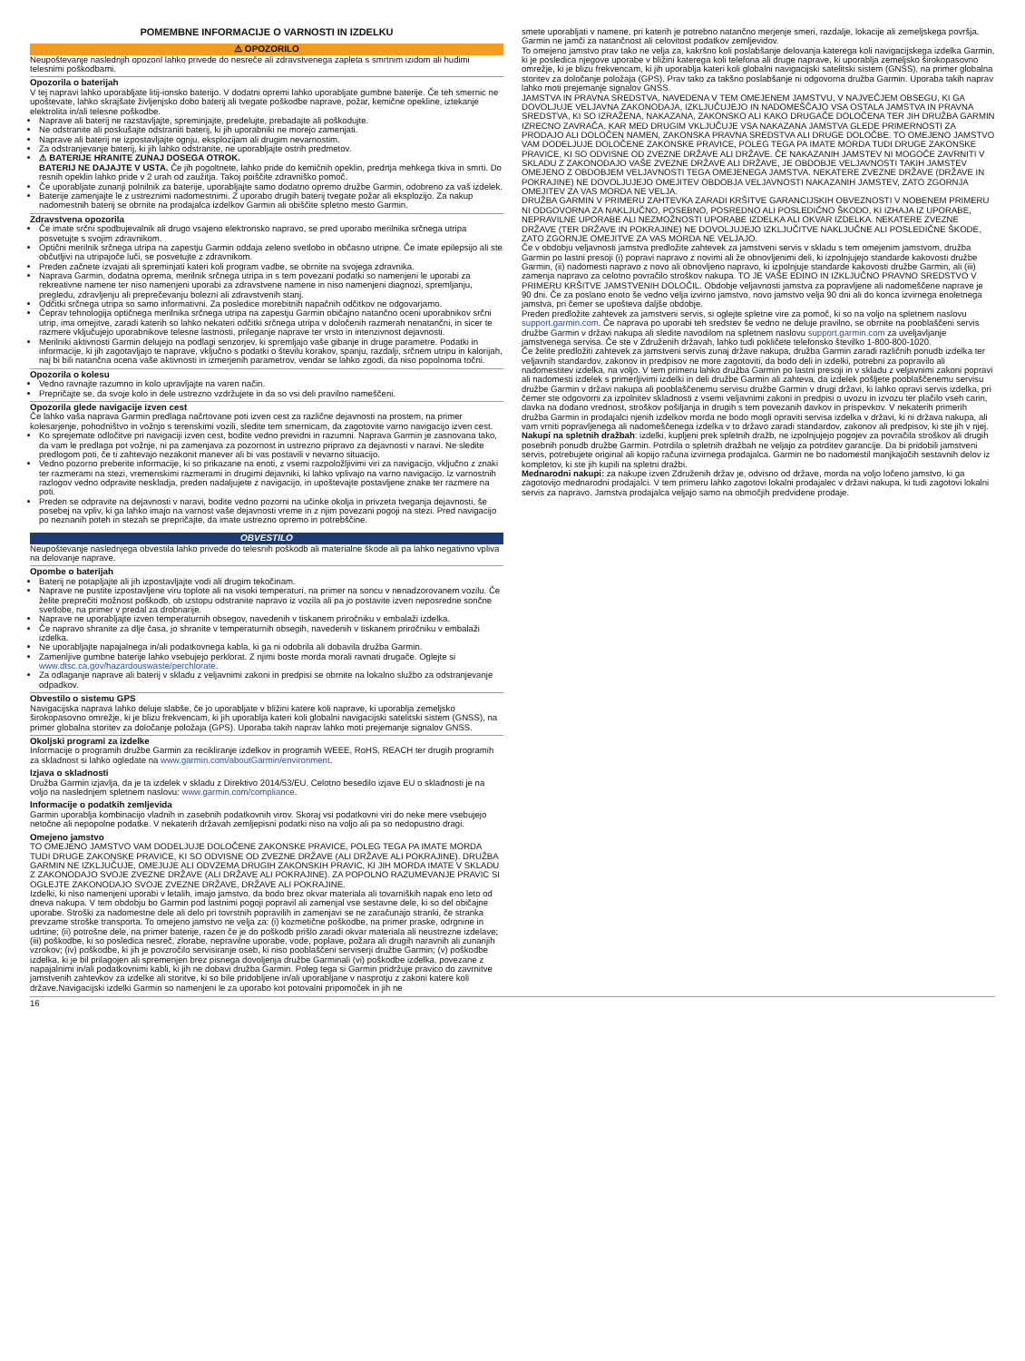POMEMBNE INFORMACIJE O VARNOSTI IN IZDELKU
⚠ OPOZORILO
Neupoštevanje naslednjih opozoril lahko privede do nesreče ali zdravstvenega zapleta s smrtnim izidom ali hudimi telesnimi poškodbami.
Opozorila o baterijah
V tej napravi lahko uporabljate litij-ionsko baterijo. V dodatni opremi lahko uporabljate gumbne baterije. Če teh smernic ne upoštevate, lahko skrajšate življenjsko dobo baterij ali tvegate poškodbe naprave, požar, kemične opekline, iztekanje elektrolita in/ali telesne poškodbe.
Naprave ali baterij ne razstavljajte, spreminjajte, predelujte, prebadajte ali poškodujte.
Ne odstranite ali poskušajte odstraniti baterij, ki jih uporabniki ne morejo zamenjati.
Naprave ali baterij ne izpostavljajte ognju, eksplozijam ali drugim nevarnostim.
Za odstranjevanje baterij, ki jih lahko odstranite, ne uporabljajte ostrih predmetov.
⚠ BATERIJE HRANITE ZUNAJ DOSEGA OTROK.
BATERIJ NE DAJAJTE V USTA. Če jih pogoltnete, lahko pride do kemičnih opeklin, predrtja mehkega tkiva in smrti. Do resnih opeklin lahko pride v 2 urah od zaužitja. Takoj poiščite zdravniško pomoč.
Če uporabljate zunanji polnilnik za baterije, uporabljajte samo dodatno opremo družbe Garmin, odobreno za vaš izdelek.
Baterije zamenjajte le z ustreznimi nadomestnimi. Z uporabo drugih baterij tvegate požar ali eksplozijo. Za nakup nadomestnih baterij se obrnite na prodajalca izdelkov Garmin ali obiščite spletno mesto Garmin.
Zdravstvena opozorila
Če imate srčni spodbujevalnik ali drugo vsajeno elektronsko napravo, se pred uporabo merilnika srčnega utripa posvetujte s svojim zdravnikom.
Optični merilnik srčnega utripa na zapestju Garmin oddaja zeleno svetlobo in občasno utripne. Če imate epilepsijo ali ste občutljivi na utripajoče luči, se posvetujte z zdravnikom.
Preden začnete izvajati ali spreminjati kateri koli program vadbe, se obrnite na svojega zdravnika.
Naprava Garmin, dodatna oprema, merilnik srčnega utripa in s tem povezani podatki so namenjeni le uporabi za rekreativne namene ter niso namenjeni uporabi za zdravstvene namene in niso namenjeni diagnozi, spremljanju, pregledu, zdravljenju ali preprečevanju bolezni ali zdravstvenih stanj.
Odčitki srčnega utripa so samo informativni. Za posledice morebitnih napačnih odčitkov ne odgovarjamo.
Čeprav tehnologija optičnega merilnika srčnega utripa na zapestju Garmin običajno natančno oceni uporabnikov srčni utrip, ima omejitve, zaradi katerih so lahko nekateri odčitki srčnega utripa v določenih razmerah nenatančni, in sicer te razmere vključujejo uporabnikove telesne lastnosti, prileganje naprave ter vrsto in intenzivnost dejavnosti.
Merilniki aktivnosti Garmin delujejo na podlagi senzorjev, ki spremljajo vaše gibanje in druge parametre. Podatki in informacije, ki jih zagotavljajo te naprave, vključno s podatki o številu korakov, spanju, razdalji, srčnem utripu in kalorijah, naj bi bili natančna ocena vaše aktivnosti in izmerjenih parametrov, vendar se lahko zgodi, da niso popolnoma točni.
Opozorila o kolesu
Vedno ravnajte razumno in kolo upravljajte na varen način.
Prepričajte se, da svoje kolo in dele ustrezno vzdržujete in da so vsi deli pravilno nameščeni.
Opozorila glede navigacije izven cest
Če lahko vaša naprava Garmin predlaga načrtovane poti izven cest za različne dejavnosti na prostem, na primer kolesarjenje, pohodništvo in vožnjo s terenskimi vozili, sledite tem smernicam, da zagotovite varno navigacijo izven cest.
Ko sprejemate odločitve pri navigaciji izven cest, bodite vedno previdni in razumni. Naprava Garmin je zasnovana tako, da vam le predlaga pot vožnje, ni pa zamenjava za pozornost in ustrezno pripravo za dejavnosti v naravi. Ne sledite predlogom poti, če ti zahtevajo nezakonit manever ali bi vas postavili v nevarno situacijo.
Vedno pozorno preberite informacije, ki so prikazane na enoti, z vsemi razpoložljivimi viri za navigacijo, vključno z znaki ter razmerami na stezi, vremenskimi razmerami in drugimi dejavniki, ki lahko vplivajo na varno navigacijo. Iz varnostnih razlogov vedno odpravite neskladja, preden nadaljujete z navigacijo, in upoštevajte postavljene znake ter razmere na poti.
Preden se odpravite na dejavnosti v naravi, bodite vedno pozorni na učinke okolja in privzeta tveganja dejavnosti, še posebej na vpliv, ki ga lahko imajo na varnost vaše dejavnosti vreme in z njim povezani pogoji na stezi. Pred navigacijo po neznanih poteh in stezah se prepričajte, da imate ustrezno opremo in potrebščine.
OBVESTILO
Neupoštevanje naslednjega obvestila lahko privede do telesnih poškodb ali materialne škode ali pa lahko negativno vpliva na delovanje naprave.
Opombe o baterijah
Baterij ne potapljajte ali jih izpostavljajte vodi ali drugim tekočinam.
Naprave ne pustite izpostavljene viru toplote ali na visoki temperaturi, na primer na soncu v nenadzorovanem vozilu. Če želite preprečiti možnost poškodb, ob izstopu odstranite napravo iz vozila ali pa jo postavite izven neposredne sončne svetlobe, na primer v predal za drobnarije.
Naprave ne uporabljajte izven temperaturnih obsegov, navedenih v tiskanem priročniku v embalaži izdelka.
Če napravo shranite za dlje časa, jo shranite v temperaturnih obsegih, navedenih v tiskanem priročniku v embalaži izdelka.
Ne uporabljajte napajalnega in/ali podatkovnega kabla, ki ga ni odobrila ali dobavila družba Garmin.
Zamenljive gumbne baterije lahko vsebujejo perklorat. Z njimi boste morda morali ravnati drugače. Oglejte si www.dtsc.ca.gov/hazardouswaste/perchlorate.
Za odlaganje naprave ali baterij v skladu z veljavnimi zakoni in predpisi se obrnite na lokalno službo za odstranjevanje odpadkov.
Obvestilo o sistemu GPS
Navigacijska naprava lahko deluje slabše, če jo uporabljate v bližini katere koli naprave, ki uporablja zemeljsko širokopasovno omrežje, ki je blizu frekvencam, ki jih uporablja kateri koli globalni navigacijski satelitski sistem (GNSS), na primer globalna storitev za določanje položaja (GPS). Uporaba takih naprav lahko moti prejemanje signalov GNSS.
Okoljski programi za izdelke
Informacije o programih družbe Garmin za recikliranje izdelkov in programih WEEE, RoHS, REACH ter drugih programih za skladnost si lahko ogledate na www.garmin.com/aboutGarmin/environment.
Izjava o skladnosti
Družba Garmin izjavlja, da je ta izdelek v skladu z Direktivo 2014/53/EU. Celotno besedilo izjave EU o skladnosti je na voljo na naslednjem spletnem naslovu: www.garmin.com/compliance.
Informacije o podatkih zemljevida
Garmin uporablja kombinacijo vladnih in zasebnih podatkovnih virov. Skoraj vsi podatkovni viri do neke mere vsebujejo netočne ali nepopolne podatke. V nekaterih državah zemljepisni podatki niso na voljo ali pa so nedopustno dragi.
Omejeno jamstvo
TO OMEJENO JAMSTVO VAM DODELJUJE DOLOČENE ZAKONSKE PRAVICE, POLEG TEGA PA IMATE MORDA TUDI DRUGE ZAKONSKE PRAVICE, KI SO ODVISNE OD ZVEZNE DRŽAVE (ALI DRŽAVE ALI POKRAJINE). DRUŽBA GARMIN NE IZKLJUČUJE, OMEJUJE ALI ODVZEMA DRUGIH ZAKONSKIH PRAVIC, KI JIH MORDA IMATE V SKLADU Z ZAKONODAJO SVOJE ZVEZNE DRŽAVE (ALI DRŽAVE ALI POKRAJINE). ZA POPOLNO RAZUMEVANJE PRAVIC SI OGLEJTE ZAKONODAJO SVOJE ZVEZNE DRŽAVE, DRŽAVE ALI POKRAJINE.
Izdelki, ki niso namenjeni uporabi v letalih, imajo jamstvo, da bodo brez okvar materiala ali tovarniških napak eno leto od dneva nakupa. V tem obdobju bo Garmin pod lastnimi pogoji popravil ali zamenjal vse sestavne dele, ki so del običajne uporabe. Stroški za nadomestne dele ali delo pri tovrstnih popravilih in zamenjavi se ne zaračunajo stranki, če stranka prevzame stroške transporta. To omejeno jamstvo ne velja za: (i) kozmetične poškodbe, na primer praske, odrgnine in udrtine; (ii) potrošne dele, na primer baterije, razen če je do poškodb prišlo zaradi okvar materiala ali neustrezne izdelave; (iii) poškodbe, ki so posledica nesreč, zlorabe, nepravilne uporabe, vode, poplave, požara ali drugih naravnih ali zunanjih vzrokov; (iv) poškodbe, ki jih je povzročilo servisiranje oseb, ki niso pooblaščeni serviserji družbe Garmin; (v) poškodbe izdelka, ki je bil prilagojen ali spremenjen brez pisnega dovoljenja družbe Garminali (vi) poškodbe izdelka, povezane z napajalnimi in/ali podatkovnimi kabli, ki jih ne dobavi družba Garmin. Poleg tega si Garmin pridržuje pravico do zavrnitve jamstvenih zahtevkov za izdelke ali storitve, ki so bile pridobljene in/ali uporabljane v nasprotju z zakoni katere koli države.Navigacijski izdelki Garmin so namenjeni le za uporabo kot potovalni pripomoček in jih ne
smete uporabljati v namene, pri katerih je potrebno natančno merjenje smeri, razdalje, lokacije ali zemeljskega površja. Garmin ne jamči za natančnost ali celovitost podatkov zemljevidov.
To omejeno jamstvo prav tako ne velja za, kakršno koli poslabšanje delovanja katerega koli navigacijskega izdelka Garmin, ki je posledica njegove uporabe v bližini katerega koli telefona ali druge naprave, ki uporablja zemeljsko širokopasovno omrežje, ki je blizu frekvencam, ki jih uporablja kateri koli globalni navigacijski satelitski sistem (GNSS), na primer globalna storitev za določanje položaja (GPS). Prav tako za takšno poslabšanje ni odgovorna družba Garmin. Uporaba takih naprav lahko moti prejemanje signalov GNSS.
JAMSTVA IN PRAVNA SREDSTVA, NAVEDENA V TEM OMEJENEM JAMSTVU, V NAJVEČJEM OBSEGU, KI GA DOVOLJUJE VELJAVNA ZAKONODAJA, IZKLJUČUJEJO IN NADOMEŠČAJO VSA OSTALA JAMSTVA IN PRAVNA SREDSTVA, KI SO IZRAŽENA, NAKAZANA, ZAKONSKO ALI KAKO DRUGAČE DOLOČENA TER JIH DRUŽBA GARMIN IZRECNO ZAVRAČA, KAR MED DRUGIM VKLJUČUJE VSA NAKAZANA JAMSTVA GLEDE PRIMERNOSTI ZA PRODAJO ALI DOLOČEN NAMEN, ZAKONSKA PRAVNA SREDSTVA ALI DRUGE DOLOČBE. TO OMEJENO JAMSTVO VAM DODELJUJE DOLOČENE ZAKONSKE PRAVICE, POLEG TEGA PA IMATE MORDA TUDI DRUGE ZAKONSKE PRAVICE, KI SO ODVISNE OD ZVEZNE DRŽAVE ALI DRŽAVE. ČE NAKAZANIH JAMSTEV NI MOGOČE ZAVRNITI V SKLADU Z ZAKONODAJO VAŠE ZVEZNE DRŽAVE ALI DRŽAVE, JE OBDOBJE VELJAVNOSTI TAKIH JAMSTEV OMEJENO Z OBDOBJEM VELJAVNOSTI TEGA OMEJENEGA JAMSTVA. NEKATERE ZVEZNE DRŽAVE (DRŽAVE IN POKRAJINE) NE DOVOLJUJEJO OMEJITEV OBDOBJA VELJAVNOSTI NAKAZANIH JAMSTEV, ZATO ZGORNJA OMEJITEV ZA VAS MORDA NE VELJA.
DRUŽBA GARMIN V PRIMERU ZAHTEVKA ZARADI KRŠITVE GARANCIJSKIH OBVEZNOSTI V NOBENEM PRIMERU NI ODGOVORNA ZA NAKLJUČNO, POSEBNO, POSREDNO ALI POSLEDIČNO ŠKODO, KI IZHAJA IZ UPORABE, NEPRAVILNE UPORABE ALI NEZMOŽNOSTI UPORABE IZDELKA ALI OKVAR IZDELKA. NEKATERE ZVEZNE DRŽAVE (TER DRŽAVE IN POKRAJINE) NE DOVOLJUJEJO IZKLJUČITVE NAKLJUČNE ALI POSLEDIČNE ŠKODE, ZATO ZGORNJE OMEJITVE ZA VAS MORDA NE VELJAJO.
Če v obdobju veljavnosti jamstva predložite zahtevek za jamstveni servis v skladu s tem omejenim jamstvom, družba Garmin po lastni presoji (i) popravi napravo z novimi ali že obnovljenimi deli, ki izpolnjujejo standarde kakovosti družbe Garmin, (ii) nadomesti napravo z novo ali obnovljeno napravo, ki izpolnjuje standarde kakovosti družbe Garmin, ali (iii) zamenja napravo za celotno povračilo stroškov nakupa. TO JE VAŠE EDINO IN IZKLJUČNO PRAVNO SREDSTVO V PRIMERU KRŠITVE JAMSTVENIH DOLOČIL. Obdobje veljavnosti jamstva za popravljene ali nadomeščene naprave je 90 dni. Če za poslano enoto še vedno velja izvirno jamstvo, novo jamstvo velja 90 dni ali do konca izvirnega enoletnega jamstva, pri čemer se upošteva daljše obdobje.
Preden predložite zahtevek za jamstveni servis, si oglejte spletne vire za pomoč, ki so na voljo na spletnem naslovu support.garmin.com. Če naprava po uporabi teh sredstev še vedno ne deluje pravilno, se obrnite na pooblaščeni servis družbe Garmin v državi nakupa ali sledite navodilom na spletnem naslovu support.garmin.com za uveljavljanje jamstvenega servisa. Če ste v Združenih državah, lahko tudi pokličete telefonsko številko 1-800-800-1020.
Če želite predložiti zahtevek za jamstveni servis zunaj države nakupa, družba Garmin zaradi različnih ponudb izdelka ter veljavnih standardov, zakonov in predpisov ne more zagotoviti, da bodo deli in izdelki, potrebni za popravilo ali nadomestitev izdelka, na voljo. V tem primeru lahko družba Garmin po lastni presoji in v skladu z veljavnimi zakoni popravi ali nadomesti izdelek s primerljivimi izdelki in deli družbe Garmin ali zahteva, da izdelek pošljete pooblaščenemu servisu družbe Garmin v državi nakupa ali pooblaščenemu servisu družbe Garmin v drugi državi, ki lahko opravi servis izdelka, pri čemer ste odgovorni za izpolnitev skladnosti z vsemi veljavnimi zakoni in predpisi o uvozu in izvozu ter plačilo vseh carin, davka na dodano vrednost, stroškov pošiljanja in drugih s tem povezanih davkov in prispevkov. V nekaterih primerih družba Garmin in prodajalci njenih izdelkov morda ne bodo mogli opraviti servisa izdelka v državi, ki ni država nakupa, ali vam vrniti popravljenega ali nadomeščenega izdelka v to državo zaradi standardov, zakonov ali predpisov, ki ste jih v njej.
Nakupi na spletnih dražbah: izdelki, kupljeni prek spletnih dražb, ne izpolnjujejo pogojev za povračila stroškov ali drugih posebnih ponudb družbe Garmin. Potrdila o spletnih dražbah ne veljajo za potrditev garancije. Da bi pridobili jamstveni servis, potrebujete original ali kopijo računa izvirnega prodajalca. Garmin ne bo nadomestil manjkajočih sestavnih delov iz kompletov, ki ste jih kupili na spletni dražbi.
Mednarodni nakupi: za nakupe izven Združenih držav je, odvisno od države, morda na voljo ločeno jamstvo, ki ga zagotovijo mednarodni prodajalci. V tem primeru lahko zagotovi lokalni prodajalec v državi nakupa, ki tudi zagotovi lokalni servis za napravo. Jamstva prodajalca veljajo samo na območjih predvidene prodaje.
16